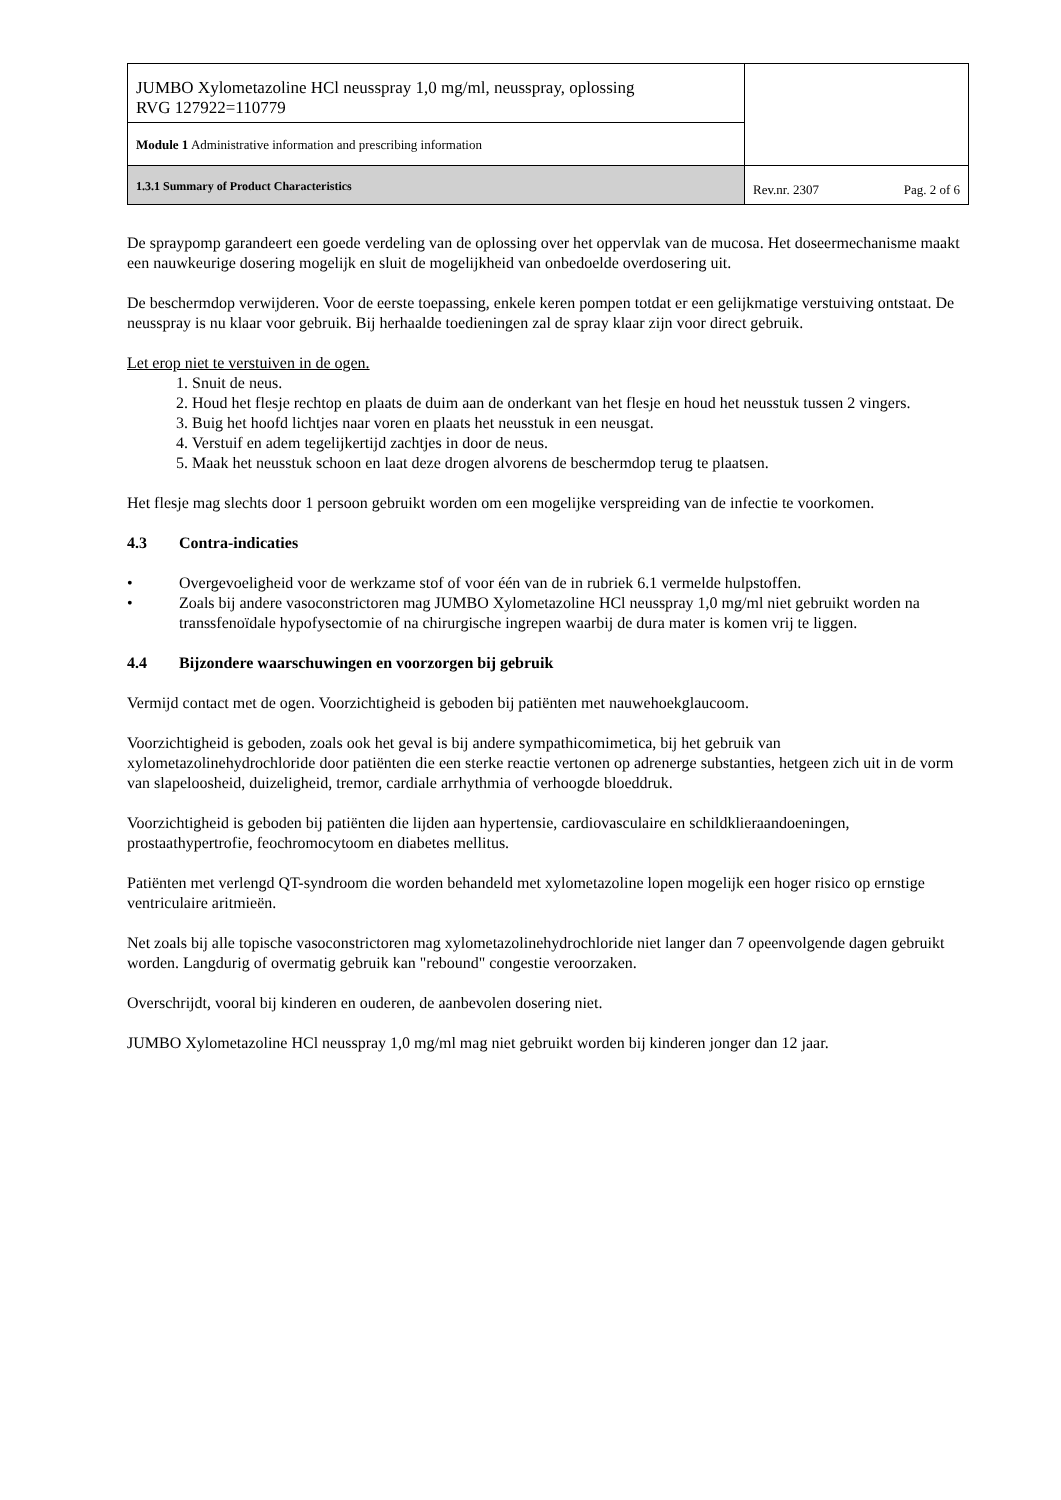| JUMBO Xylometazoline HCl neusspray 1,0 mg/ml, neusspray, oplossing RVG 127922=110779 | |
| Module 1 Administrative information and prescribing information | |
| 1.3.1 Summary of Product Characteristics | Rev.nr. 2307 Pag. 2 of 6 |
De spraypomp garandeert een goede verdeling van de oplossing over het oppervlak van de mucosa. Het doseermechanisme maakt een nauwkeurige dosering mogelijk en sluit de mogelijkheid van onbedoelde overdosering uit.
De beschermdop verwijderen. Voor de eerste toepassing, enkele keren pompen totdat er een gelijkmatige verstuiving ontstaat. De neusspray is nu klaar voor gebruik. Bij herhaalde toedieningen zal de spray klaar zijn voor direct gebruik.
Let erop niet te verstuiven in de ogen.
1. Snuit de neus.
2. Houd het flesje rechtop en plaats de duim aan de onderkant van het flesje en houd het neusstuk tussen 2 vingers.
3. Buig het hoofd lichtjes naar voren en plaats het neusstuk in een neusgat.
4. Verstuif en adem tegelijkertijd zachtjes in door de neus.
5. Maak het neusstuk schoon en laat deze drogen alvorens de beschermdop terug te plaatsen.
Het flesje mag slechts door 1 persoon gebruikt worden om een mogelijke verspreiding van de infectie te voorkomen.
4.3 Contra-indicaties
• Overgevoeligheid voor de werkzame stof of voor één van de in rubriek 6.1 vermelde hulpstoffen.
• Zoals bij andere vasoconstrictoren mag JUMBO Xylometazoline HCl neusspray 1,0 mg/ml niet gebruikt worden na transsfenoïdale hypofysectomie of na chirurgische ingrepen waarbij de dura mater is komen vrij te liggen.
4.4 Bijzondere waarschuwingen en voorzorgen bij gebruik
Vermijd contact met de ogen. Voorzichtigheid is geboden bij patiënten met nauwehoekglaucoom.
Voorzichtigheid is geboden, zoals ook het geval is bij andere sympathicomimetica, bij het gebruik van xylometazolinehydrochloride door patiënten die een sterke reactie vertonen op adrenerge substanties, hetgeen zich uit in de vorm van slapeloosheid, duizeligheid, tremor, cardiale arrhythmia of verhoogde bloeddruk.
Voorzichtigheid is geboden bij patiënten die lijden aan hypertensie, cardiovasculaire en schildklieraandoeningen, prostaathypertrofie, feochromocytoom en diabetes mellitus.
Patiënten met verlengd QT-syndroom die worden behandeld met xylometazoline lopen mogelijk een hoger risico op ernstige ventriculaire aritmieën.
Net zoals bij alle topische vasoconstrictoren mag xylometazolinehydrochloride niet langer dan 7 opeenvolgende dagen gebruikt worden. Langdurig of overmatig gebruik kan "rebound" congestie veroorzaken.
Overschrijdt, vooral bij kinderen en ouderen, de aanbevolen dosering niet.
JUMBO Xylometazoline HCl neusspray 1,0 mg/ml mag niet gebruikt worden bij kinderen jonger dan 12 jaar.